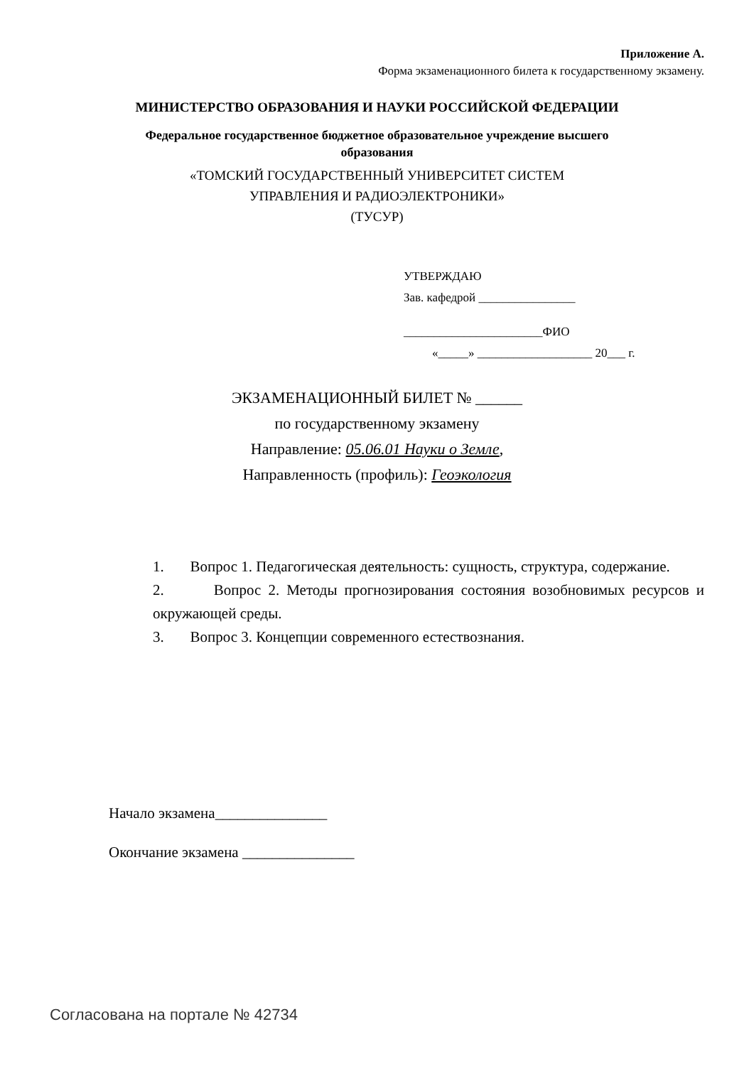Приложение А.
Форма экзаменационного билета к государственному экзамену.
МИНИСТЕРСТВО ОБРАЗОВАНИЯ И НАУКИ РОССИЙСКОЙ ФЕДЕРАЦИИ
Федеральное государственное бюджетное образовательное учреждение высшего
образования
«ТОМСКИЙ ГОСУДАРСТВЕННЫЙ УНИВЕРСИТЕТ СИСТЕМ
УПРАВЛЕНИЯ И РАДИОЭЛЕКТРОНИКИ»
(ТУСУР)
УТВЕРЖДАЮ
Зав. кафедрой ________________
_______________________ФИО
«_____» ___________________ 20___ г.
ЭКЗАМЕНАЦИОННЫЙ БИЛЕТ № ______
по государственному экзамену
Направление: 05.06.01 Науки о Земле,
Направленность (профиль): Геоэкология
1. Вопрос 1. Педагогическая деятельность: сущность, структура, содержание.
2. Вопрос 2. Методы прогнозирования состояния возобновимых ресурсов и окружающей среды.
3. Вопрос 3. Концепции современного естествознания.
Начало экзамена_______________
Окончание экзамена _______________
Согласована на портале № 42734